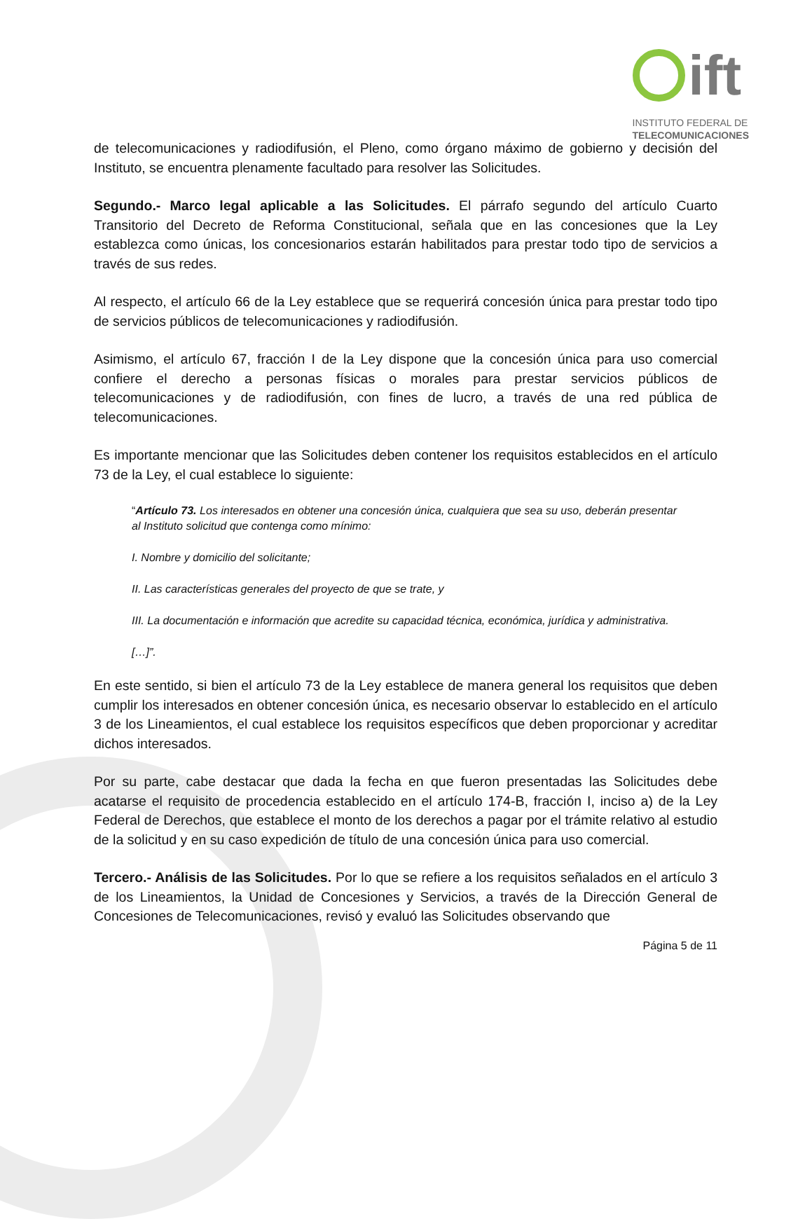ift
INSTITUTO FEDERAL DE
TELECOMUNICACIONES
de telecomunicaciones y radiodifusión, el Pleno, como órgano máximo de gobierno y decisión del Instituto, se encuentra plenamente facultado para resolver las Solicitudes.
Segundo.- Marco legal aplicable a las Solicitudes. El párrafo segundo del artículo Cuarto Transitorio del Decreto de Reforma Constitucional, señala que en las concesiones que la Ley establezca como únicas, los concesionarios estarán habilitados para prestar todo tipo de servicios a través de sus redes.
Al respecto, el artículo 66 de la Ley establece que se requerirá concesión única para prestar todo tipo de servicios públicos de telecomunicaciones y radiodifusión.
Asimismo, el artículo 67, fracción I de la Ley dispone que la concesión única para uso comercial confiere el derecho a personas físicas o morales para prestar servicios públicos de telecomunicaciones y de radiodifusión, con fines de lucro, a través de una red pública de telecomunicaciones.
Es importante mencionar que las Solicitudes deben contener los requisitos establecidos en el artículo 73 de la Ley, el cual establece lo siguiente:
“Artículo 73. Los interesados en obtener una concesión única, cualquiera que sea su uso, deberán presentar al Instituto solicitud que contenga como mínimo:
I. Nombre y domicilio del solicitante;
II. Las características generales del proyecto de que se trate, y
III. La documentación e información que acredite su capacidad técnica, económica, jurídica y administrativa.
[…]”.
En este sentido, si bien el artículo 73 de la Ley establece de manera general los requisitos que deben cumplir los interesados en obtener concesión única, es necesario observar lo establecido en el artículo 3 de los Lineamientos, el cual establece los requisitos específicos que deben proporcionar y acreditar dichos interesados.
Por su parte, cabe destacar que dada la fecha en que fueron presentadas las Solicitudes debe acatarse el requisito de procedencia establecido en el artículo 174-B, fracción I, inciso a) de la Ley Federal de Derechos, que establece el monto de los derechos a pagar por el trámite relativo al estudio de la solicitud y en su caso expedición de título de una concesión única para uso comercial.
Tercero.- Análisis de las Solicitudes. Por lo que se refiere a los requisitos señalados en el artículo 3 de los Lineamientos, la Unidad de Concesiones y Servicios, a través de la Dirección General de Concesiones de Telecomunicaciones, revisó y evaluó las Solicitudes observando que
Página 5 de 11